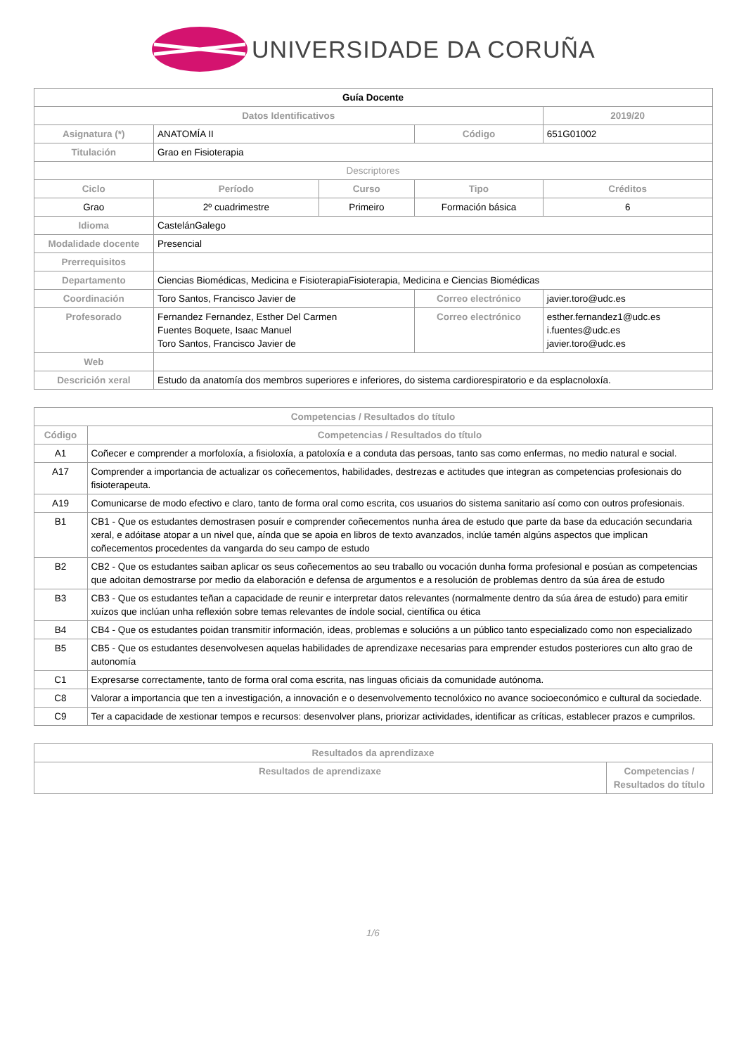UNIVERSIDADE DA CORUÑA
| Guía Docente | | | | | |
| Datos Identificativos | | | | | 2019/20 |
| Asignatura (*) | ANATOMÍA II | | Código | | 651G01002 |
| Titulación | Grao en Fisioterapia | | | | |
| Descriptores | | | | | |
| Ciclo | Período | Curso | Tipo | | Créditos |
| Grao | 2º cuadrimestre | Primeiro | Formación básica | | 6 |
| Idioma | CastelánGalego | | | | |
| Modalidade docente | Presencial | | | | |
| Prerrequisitos | | | | | |
| Departamento | Ciencias Biomédicas, Medicina e FisioterapiaFisioterapia, Medicina e Ciencias Biomédicas | | | | |
| Coordinación | Toro Santos, Francisco Javier de | | Correo electrónico | javier.toro@udc.es | |
| Profesorado | Fernandez Fernandez, Esther Del Carmen Fuentes Boquete, Isaac Manuel Toro Santos, Francisco Javier de | | Correo electrónico | esther.fernandez1@udc.es i.fuentes@udc.es javier.toro@udc.es | |
| Web | | | | | |
| Descrición xeral | Estudo da anatomía dos membros superiores e inferiores, do sistema cardiorespiratorio e da esplacnoloxía. | | | | |
| Competencias / Resultados do título | |
| --- | --- |
| Código | Competencias / Resultados do título |
| A1 | Coñecer e comprender a morfoloxía, a fisioloxía, a patoloxía e a conduta das persoas, tanto sas como enfermas, no medio natural e social. |
| A17 | Comprender a importancia de actualizar os coñecementos, habilidades, destrezas e actitudes que integran as competencias profesionais do fisioterapeuta. |
| A19 | Comunicarse de modo efectivo e claro, tanto de forma oral como escrita, cos usuarios do sistema sanitario así como con outros profesionais. |
| B1 | CB1 - Que os estudantes demostrasen posuír e comprender coñecementos nunha área de estudo que parte da base da educación secundaria xeral, e adóitase atopar a un nivel que, aínda que se apoia en libros de texto avanzados, inclúe tamén algúns aspectos que implican coñecementos procedentes da vangarda do seu campo de estudo |
| B2 | CB2 - Que os estudantes saiban aplicar os seus coñecementos ao seu traballo ou vocación dunha forma profesional e posúan as competencias que adoitan demostrarse por medio da elaboración e defensa de argumentos e a resolución de problemas dentro da súa área de estudo |
| B3 | CB3 - Que os estudantes teñan a capacidade de reunir e interpretar datos relevantes (normalmente dentro da súa área de estudo) para emitir xuízos que inclúan unha reflexión sobre temas relevantes de índole social, científica ou ética |
| B4 | CB4 - Que os estudantes poidan transmitir información, ideas, problemas e solucións a un público tanto especializado como non especializado |
| B5 | CB5 - Que os estudantes desenvolvesen aquelas habilidades de aprendizaxe necesarias para emprender estudos posteriores cun alto grao de autonomía |
| C1 | Expresarse correctamente, tanto de forma oral coma escrita, nas linguas oficiais da comunidade autónoma. |
| C8 | Valorar a importancia que ten a investigación, a innovación e o desenvolvemento tecnolóxico no avance socioeconómico e cultural da sociedade. |
| C9 | Ter a capacidade de xestionar tempos e recursos: desenvolver plans, priorizar actividades, identificar as críticas, establecer prazos e cumprilos. |
| Resultados da aprendizaxe | |
| --- | --- |
| Resultados de aprendizaxe | Competencias / Resultados do título |
1/6